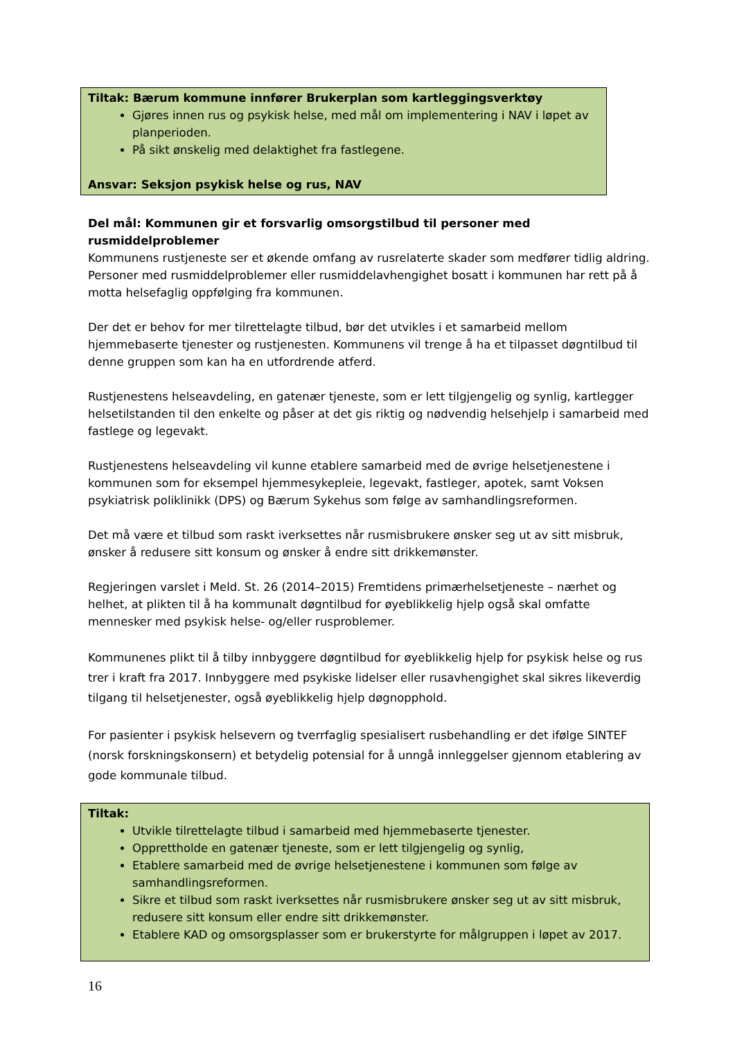Tiltak: Bærum kommune innfører Brukerplan som kartleggingsverktøy
Gjøres innen rus og psykisk helse, med mål om implementering i NAV i løpet av planperioden.
På sikt ønskelig med delaktighet fra fastlegene.
Ansvar: Seksjon psykisk helse og rus, NAV
Del mål: Kommunen gir et forsvarlig omsorgstilbud til personer med rusmiddelproblemer
Kommunens rustjeneste ser et økende omfang av rusrelaterte skader som medfører tidlig aldring. Personer med rusmiddelproblemer eller rusmiddelavhengighet bosatt i kommunen har rett på å motta helsefaglig oppfølging fra kommunen.
Der det er behov for mer tilrettelagte tilbud, bør det utvikles i et samarbeid mellom hjemmebaserte tjenester og rustjenesten. Kommunens vil trenge å ha et tilpasset døgntilbud til denne gruppen som kan ha en utfordrende atferd.
Rustjenestens helseavdeling, en gatenær tjeneste, som er lett tilgjengelig og synlig, kartlegger helsetilstanden til den enkelte og påser at det gis riktig og nødvendig helsehjelp i samarbeid med fastlege og legevakt.
Rustjenestens helseavdeling vil kunne etablere samarbeid med de øvrige helsetjenestene i kommunen som for eksempel hjemmesykepleie, legevakt, fastleger, apotek, samt Voksen psykiatrisk poliklinikk (DPS) og Bærum Sykehus som følge av samhandlingsreformen.
Det må være et tilbud som raskt iverksettes når rusmisbrukere ønsker seg ut av sitt misbruk, ønsker å redusere sitt konsum og ønsker å endre sitt drikkemønster.
Regjeringen varslet i Meld. St. 26 (2014–2015) Fremtidens primærhelsetjeneste – nærhet og helhet, at plikten til å ha kommunalt døgntilbud for øyeblikkelig hjelp også skal omfatte mennesker med psykisk helse- og/eller rusproblemer.
Kommunenes plikt til å tilby innbyggere døgntilbud for øyeblikkelig hjelp for psykisk helse og rus trer i kraft fra 2017. Innbyggere med psykiske lidelser eller rusavhengighet skal sikres likeverdig tilgang til helsetjenester, også øyeblikkelig hjelp døgnopphold.
For pasienter i psykisk helsevern og tverrfaglig spesialisert rusbehandling er det ifølge SINTEF (norsk forskningskonsern) et betydelig potensial for å unngå innleggelser gjennom etablering av gode kommunale tilbud.
Tiltak:
Utvikle tilrettelagte tilbud i samarbeid med hjemmebaserte tjenester.
Opprettholde en gatenær tjeneste, som er lett tilgjengelig og synlig,
Etablere samarbeid med de øvrige helsetjenestene i kommunen som følge av samhandlingsreformen.
Sikre et tilbud som raskt iverksettes når rusmisbrukere ønsker seg ut av sitt misbruk, redusere sitt konsum eller endre sitt drikkemønster.
Etablere KAD og omsorgsplasser som er brukerstyrte for målgruppen i løpet av 2017.
16